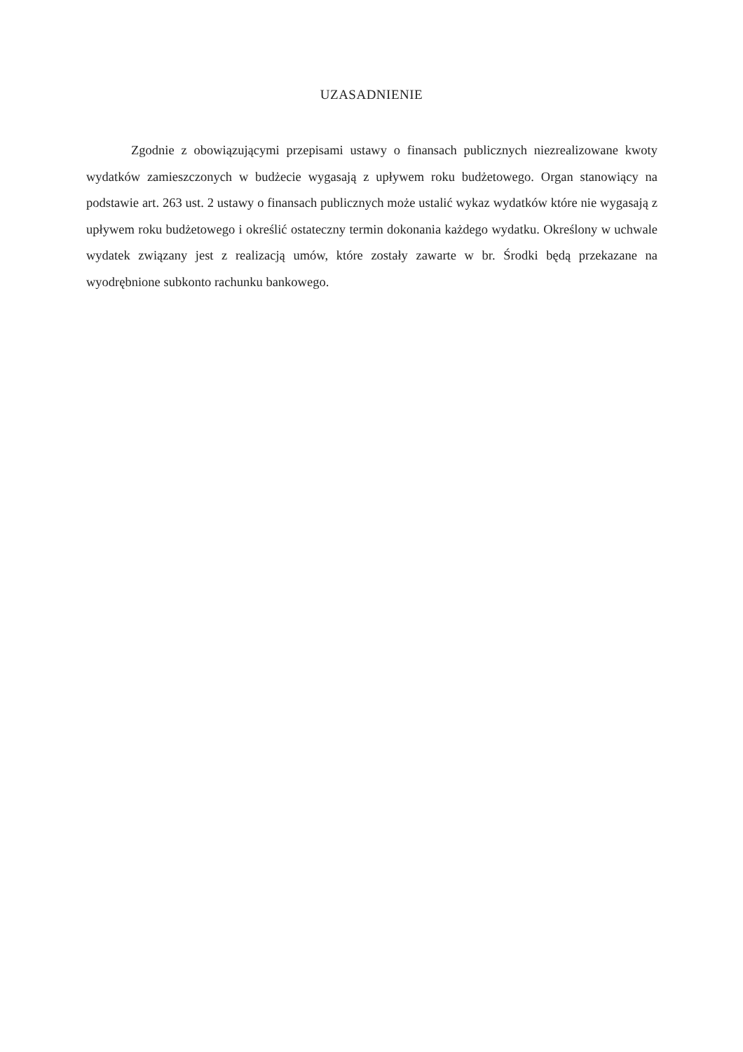UZASADNIENIE
Zgodnie z obowiązującymi przepisami ustawy o finansach publicznych niezrealizowane kwoty wydatków zamieszczonych w budżecie wygasają z upływem roku budżetowego. Organ stanowiący na podstawie art. 263 ust. 2 ustawy o finansach publicznych może ustalić wykaz wydatków które nie wygasają z upływem roku budżetowego i określić ostateczny termin dokonania każdego wydatku. Określony w uchwale wydatek związany jest z realizacją umów, które zostały zawarte w br. Środki będą przekazane na wyodrębnione subkonto rachunku bankowego.